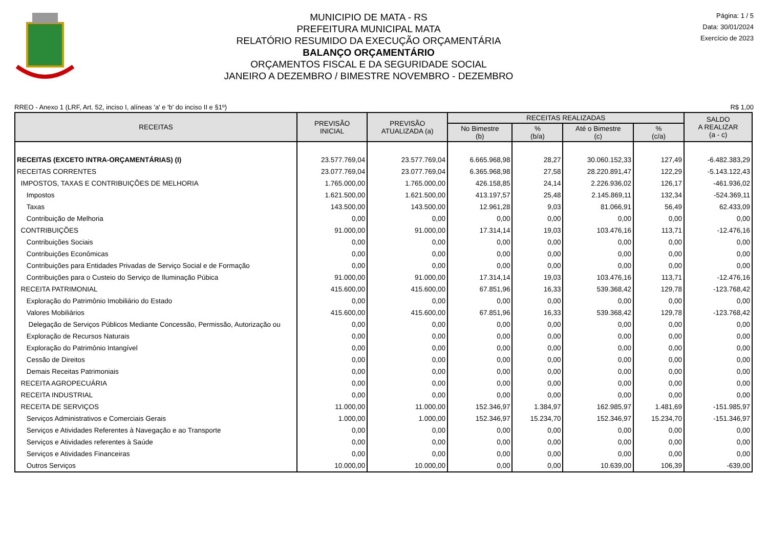MUNICIPIO DE MATA - RS
PREFEITURA MUNICIPAL MATA
RELATÓRIO RESUMIDO DA EXECUÇÃO ORÇAMENTÁRIA
BALANÇO ORÇAMENTÁRIO
ORÇAMENTOS FISCAL E DA SEGURIDADE SOCIAL
JANEIRO A DEZEMBRO / BIMESTRE NOVEMBRO - DEZEMBRO
Página: 1 / 5
Data: 30/01/2024
Exercício de 2023
RREO - Anexo 1 (LRF, Art. 52, inciso I, alíneas 'a' e 'b' do inciso II e §1º) R$ 1,00
| RECEITAS | PREVISÃO INICIAL | PREVISÃO ATUALIZADA (a) | RECEITAS REALIZADAS | | | | SALDO A REALIZAR (a - c) |
| --- | --- | --- | --- | --- | --- | --- | --- |
| | | | No Bimestre (b) | % (b/a) | Até o Bimestre (c) | % (c/a) | |
| RECEITAS (EXCETO INTRA-ORÇAMENTÁRIAS) (I) | 23.577.769,04 | 23.577.769,04 | 6.665.968,98 | 28,27 | 30.060.152,33 | 127,49 | -6.482.383,29 |
| RECEITAS CORRENTES | 23.077.769,04 | 23.077.769,04 | 6.365.968,98 | 27,58 | 28.220.891,47 | 122,29 | -5.143.122,43 |
| IMPOSTOS, TAXAS E CONTRIBUIÇÕES DE MELHORIA | 1.765.000,00 | 1.765.000,00 | 426.158,85 | 24,14 | 2.226.936,02 | 126,17 | -461.936,02 |
| Impostos | 1.621.500,00 | 1.621.500,00 | 413.197,57 | 25,48 | 2.145.869,11 | 132,34 | -524.369,11 |
| Taxas | 143.500,00 | 143.500,00 | 12.961,28 | 9,03 | 81.066,91 | 56,49 | 62.433,09 |
| Contribuição de Melhoria | 0,00 | 0,00 | 0,00 | 0,00 | 0,00 | 0,00 | 0,00 |
| CONTRIBUIÇÕES | 91.000,00 | 91.000,00 | 17.314,14 | 19,03 | 103.476,16 | 113,71 | -12.476,16 |
| Contribuições Sociais | 0,00 | 0,00 | 0,00 | 0,00 | 0,00 | 0,00 | 0,00 |
| Contribuições Econômicas | 0,00 | 0,00 | 0,00 | 0,00 | 0,00 | 0,00 | 0,00 |
| Contribuições para Entidades Privadas de Serviço Social e de Formação | 0,00 | 0,00 | 0,00 | 0,00 | 0,00 | 0,00 | 0,00 |
| Contribuições para o Custeio do Serviço de Iluminação Púbica | 91.000,00 | 91.000,00 | 17.314,14 | 19,03 | 103.476,16 | 113,71 | -12.476,16 |
| RECEITA PATRIMONIAL | 415.600,00 | 415.600,00 | 67.851,96 | 16,33 | 539.368,42 | 129,78 | -123.768,42 |
| Exploração do Patrimônio Imobiliário do Estado | 0,00 | 0,00 | 0,00 | 0,00 | 0,00 | 0,00 | 0,00 |
| Valores Mobiliários | 415.600,00 | 415.600,00 | 67.851,96 | 16,33 | 539.368,42 | 129,78 | -123.768,42 |
| Delegação de Serviços Públicos Mediante Concessão, Permissão, Autorização ou | 0,00 | 0,00 | 0,00 | 0,00 | 0,00 | 0,00 | 0,00 |
| Exploração de Recursos Naturais | 0,00 | 0,00 | 0,00 | 0,00 | 0,00 | 0,00 | 0,00 |
| Exploração do Patrimônio Intangível | 0,00 | 0,00 | 0,00 | 0,00 | 0,00 | 0,00 | 0,00 |
| Cessão de Direitos | 0,00 | 0,00 | 0,00 | 0,00 | 0,00 | 0,00 | 0,00 |
| Demais Receitas Patrimoniais | 0,00 | 0,00 | 0,00 | 0,00 | 0,00 | 0,00 | 0,00 |
| RECEITA AGROPECUÁRIA | 0,00 | 0,00 | 0,00 | 0,00 | 0,00 | 0,00 | 0,00 |
| RECEITA INDUSTRIAL | 0,00 | 0,00 | 0,00 | 0,00 | 0,00 | 0,00 | 0,00 |
| RECEITA DE SERVIÇOS | 11.000,00 | 11.000,00 | 152.346,97 | 1.384,97 | 162.985,97 | 1.481,69 | -151.985,97 |
| Serviços Administrativos e Comerciais Gerais | 1.000,00 | 1.000,00 | 152.346,97 | 15.234,70 | 152.346,97 | 15.234,70 | -151.346,97 |
| Serviços e Atividades Referentes à Navegação e ao Transporte | 0,00 | 0,00 | 0,00 | 0,00 | 0,00 | 0,00 | 0,00 |
| Serviços e Atividades referentes à Saúde | 0,00 | 0,00 | 0,00 | 0,00 | 0,00 | 0,00 | 0,00 |
| Serviços e Atividades Financeiras | 0,00 | 0,00 | 0,00 | 0,00 | 0,00 | 0,00 | 0,00 |
| Outros Serviços | 10.000,00 | 10.000,00 | 0,00 | 0,00 | 10.639,00 | 106,39 | -639,00 |